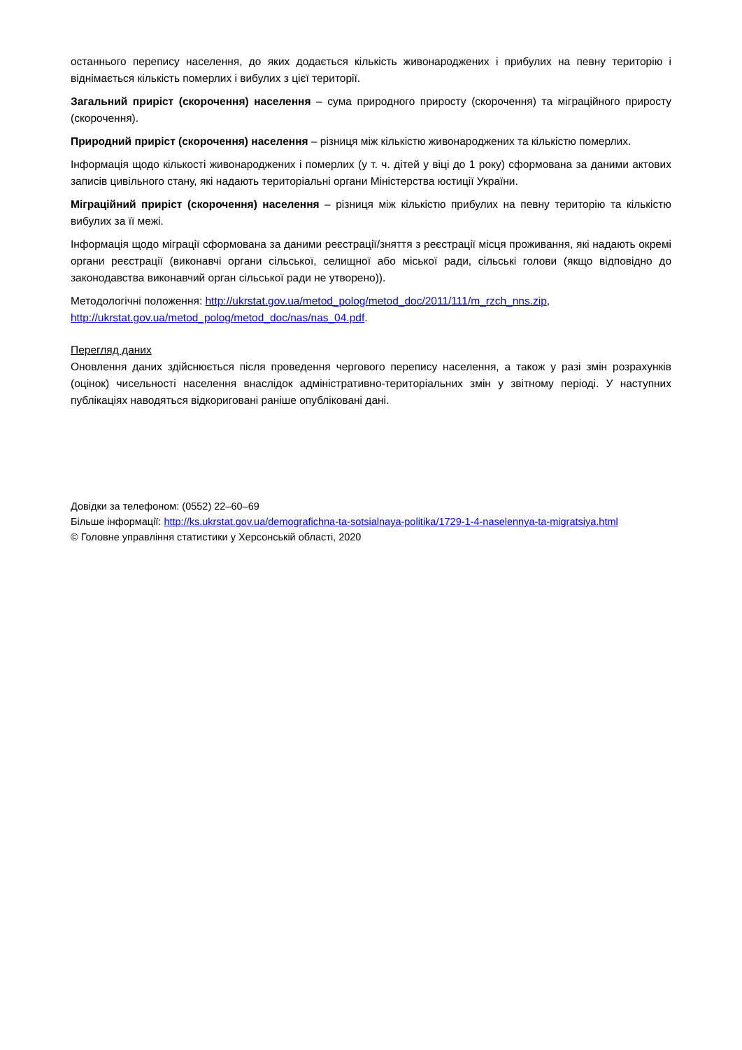останнього перепису населення, до яких додається кількість живонароджених і прибулих на певну територію і віднімається кількість померлих і вибулих з цієї території.
Загальний приріст (скорочення) населення – сума природного приросту (скорочення) та міграційного приросту (скорочення).
Природний приріст (скорочення) населення – різниця між кількістю живонароджених та кількістю померлих.
Інформація щодо кількості живонароджених і померлих (у т. ч. дітей у віці до 1 року) сформована за даними актових записів цивільного стану, які надають територіальні органи Міністерства юстиції України.
Міграційний приріст (скорочення) населення – різниця між кількістю прибулих на певну територію та кількістю вибулих за її межі.
Інформація щодо міграції сформована за даними реєстрації/зняття з реєстрації місця проживання, які надають окремі органи реєстрації (виконавчі органи сільської, селищної або міської ради, сільські голови (якщо відповідно до законодавства виконавчий орган сільської ради не утворено)).
Методологічні положення: http://ukrstat.gov.ua/metod_polog/metod_doc/2011/111/m_rzch_nns.zip, http://ukrstat.gov.ua/metod_polog/metod_doc/nas/nas_04.pdf.
Перегляд даних
Оновлення даних здійснюється після проведення чергового перепису населення, а також у разі змін розрахунків (оцінок) чисельності населення внаслідок адміністративно-територіальних змін у звітному періоді. У наступних публікаціях наводяться відкориговані раніше опубліковані дані.
Довідки за телефоном: (0552) 22–60–69
Більше інформації: http://ks.ukrstat.gov.ua/demografichna-ta-sotsialnaya-politika/1729-1-4-naselennya-ta-migratsiya.html
© Головне управління статистики у Херсонській області, 2020